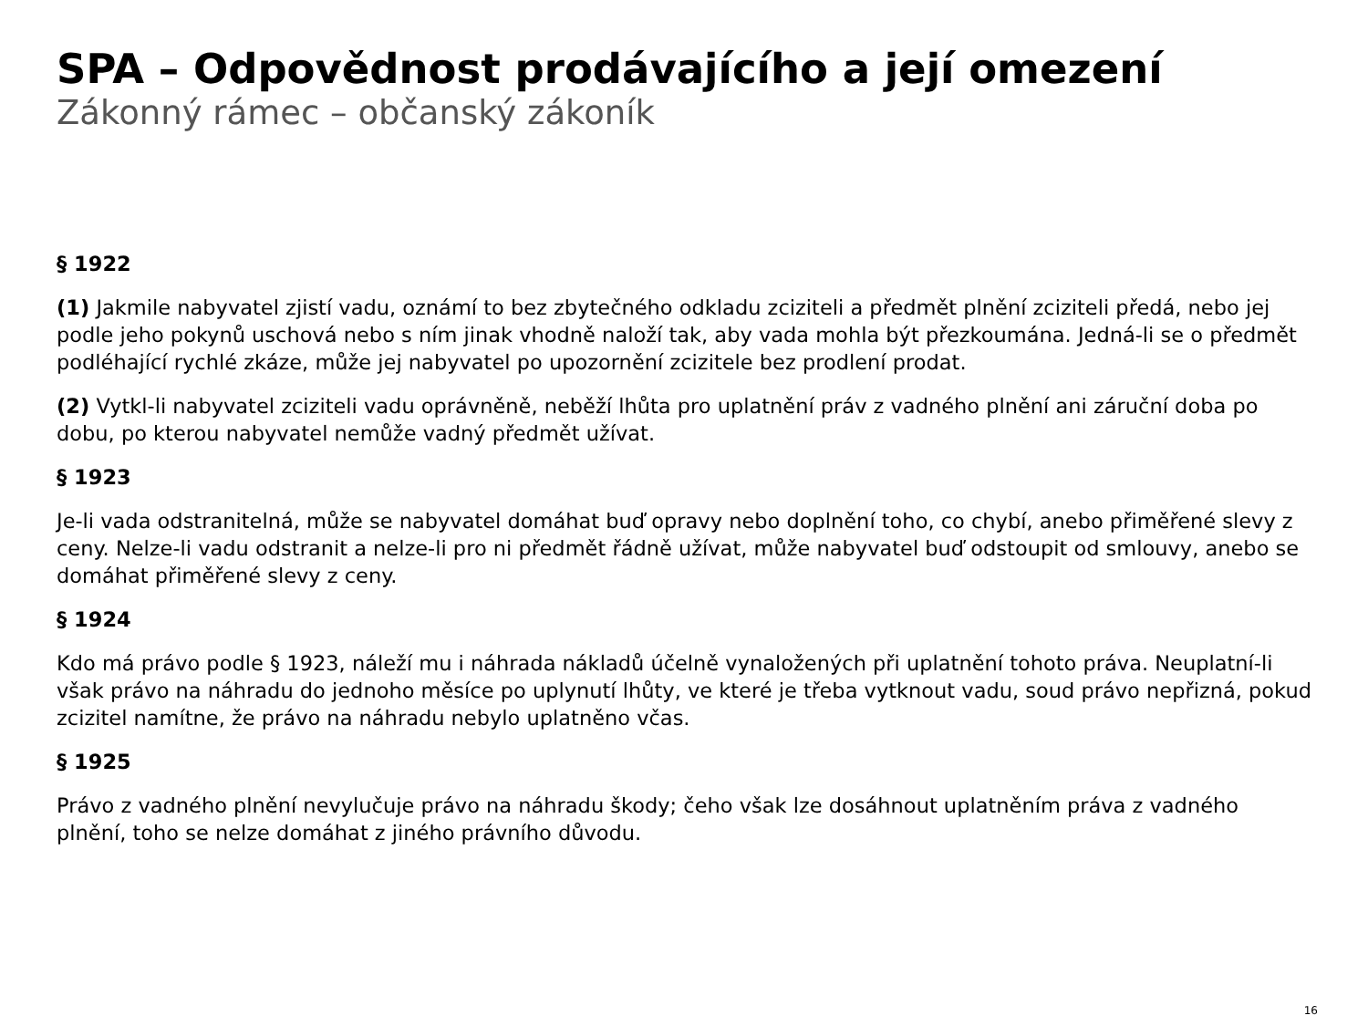SPA – Odpovědnost prodávajícího a její omezení
Zákonný rámec – občanský zákoník
§ 1922
(1) Jakmile nabyvatel zjistí vadu, oznámí to bez zbytečného odkladu zciziteli a předmět plnění zciziteli předá, nebo jej podle jeho pokynů uschová nebo s ním jinak vhodně naloží tak, aby vada mohla být přezkoumána. Jedná-li se o předmět podléhající rychlé zkáze, může jej nabyvatel po upozornění zcizitele bez prodlení prodat.
(2) Vytkl-li nabyvatel zciziteli vadu oprávněně, neběží lhůta pro uplatnění práv z vadného plnění ani záruční doba po dobu, po kterou nabyvatel nemůže vadný předmět užívat.
§ 1923
Je-li vada odstranitelná, může se nabyvatel domáhat buď opravy nebo doplnění toho, co chybí, anebo přiměřené slevy z ceny. Nelze-li vadu odstranit a nelze-li pro ni předmět řádně užívat, může nabyvatel buď odstoupit od smlouvy, anebo se domáhat přiměřené slevy z ceny.
§ 1924
Kdo má právo podle § 1923, náleží mu i náhrada nákladů účelně vynaložených při uplatnění tohoto práva. Neuplatní-li však právo na náhradu do jednoho měsíce po uplynutí lhůty, ve které je třeba vytknout vadu, soud právo nepřizná, pokud zcizitel namítne, že právo na náhradu nebylo uplatněno včas.
§ 1925
Právo z vadného plnění nevylučuje právo na náhradu škody; čeho však lze dosáhnout uplatněním práva z vadného plnění, toho se nelze domáhat z jiného právního důvodu.
16